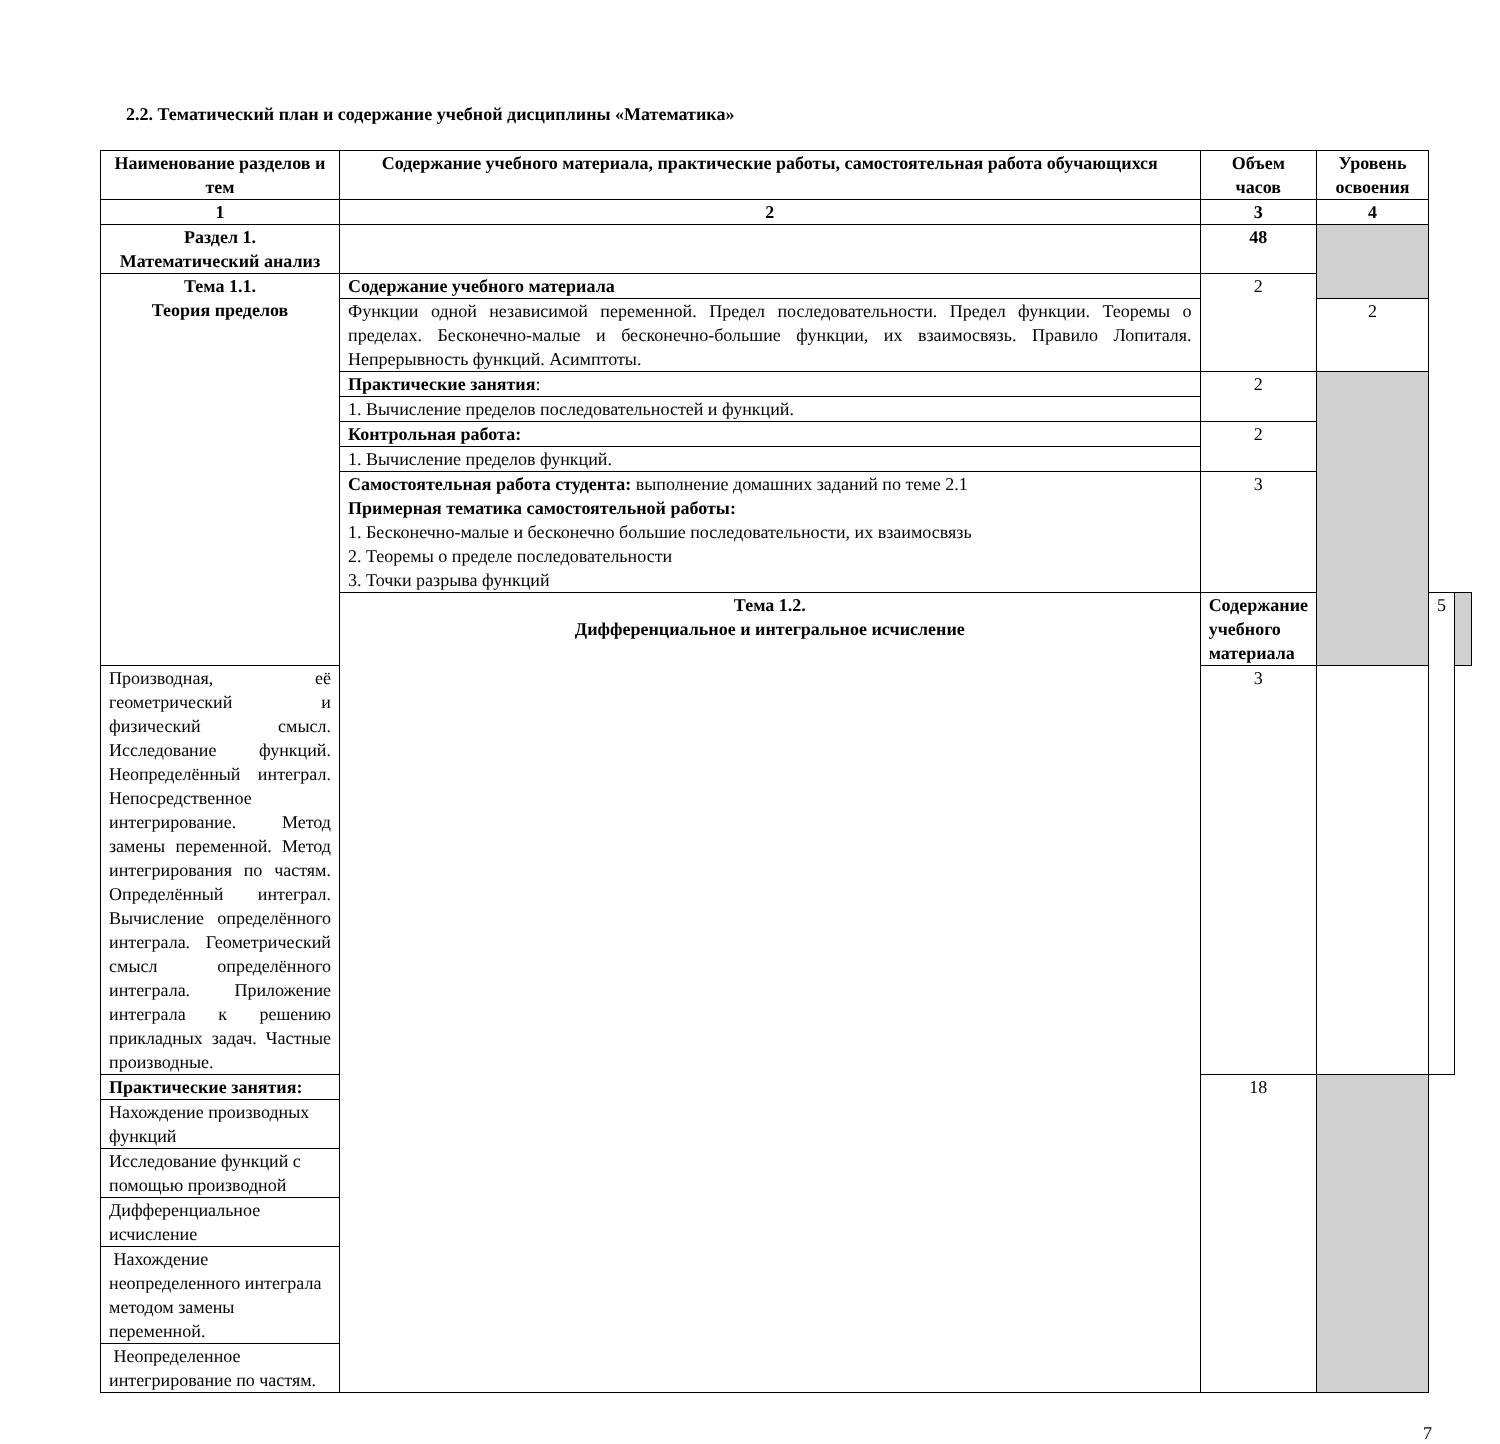2.2. Тематический план и содержание учебной дисциплины «Математика»
| Наименование разделов и тем | Содержание учебного материала, практические работы, самостоятельная работа обучающихся | Объем часов | Уровень освоения | | |
| --- | --- | --- | --- | --- | --- |
| 1 | 2 | 3 | 4 | | |
| Раздел 1. Математический анализ | | 48 | | | |
| Тема 1.1. Теория пределов | Содержание учебного материала | 2 | | | |
| | Функции одной независимой переменной. Предел последовательности. Предел функции. Теоремы о пределах. Бесконечно-малые и бесконечно-большие функции, их взаимосвязь. Правило Лопиталя. Непрерывность функций. Асимптоты. | | 2 | | |
| | Практические занятия : | 2 | | | |
| | 1. Вычисление пределов последовательностей и функций. | | | | |
| | Контрольная работа: | 2 | | | |
| | 1. Вычисление пределов функций. | | | | |
| | Самостоятельная работа студента: выполнение домашних заданий по теме 2.1 Примерная тематика самостоятельной работы: 1. Бесконечно-малые и бесконечно большие последовательности, их взаимосвязь 2. Теоремы о пределе последовательности 3. Точки разрыва функций | 3 | | | |
| | Тема 1.2. Дифференциальное и интегральное исчисление | Содержание учебного материала | | 5 | |
| Производная, её геометрический и физический смысл. Исследование функций. Неопределённый интеграл. Непосредственное интегрирование. Метод замены переменной. Метод интегрирования по частям. Определённый интеграл. Вычисление определённого интеграла. Геометрический смысл определённого интеграла. Приложение интеграла к решению прикладных задач. Частные производные. | | 3 | | | |
| Практические занятия: | | 18 | | | |
| Нахождение производных функций | | | | | |
| Исследование функций с помощью производной | | | | | |
| Дифференциальное исчисление | | | | | |
| Нахождение неопределенного интеграла методом замены переменной. | | | | | |
| Неопределенное интегрирование по частям. | | | | | |
7